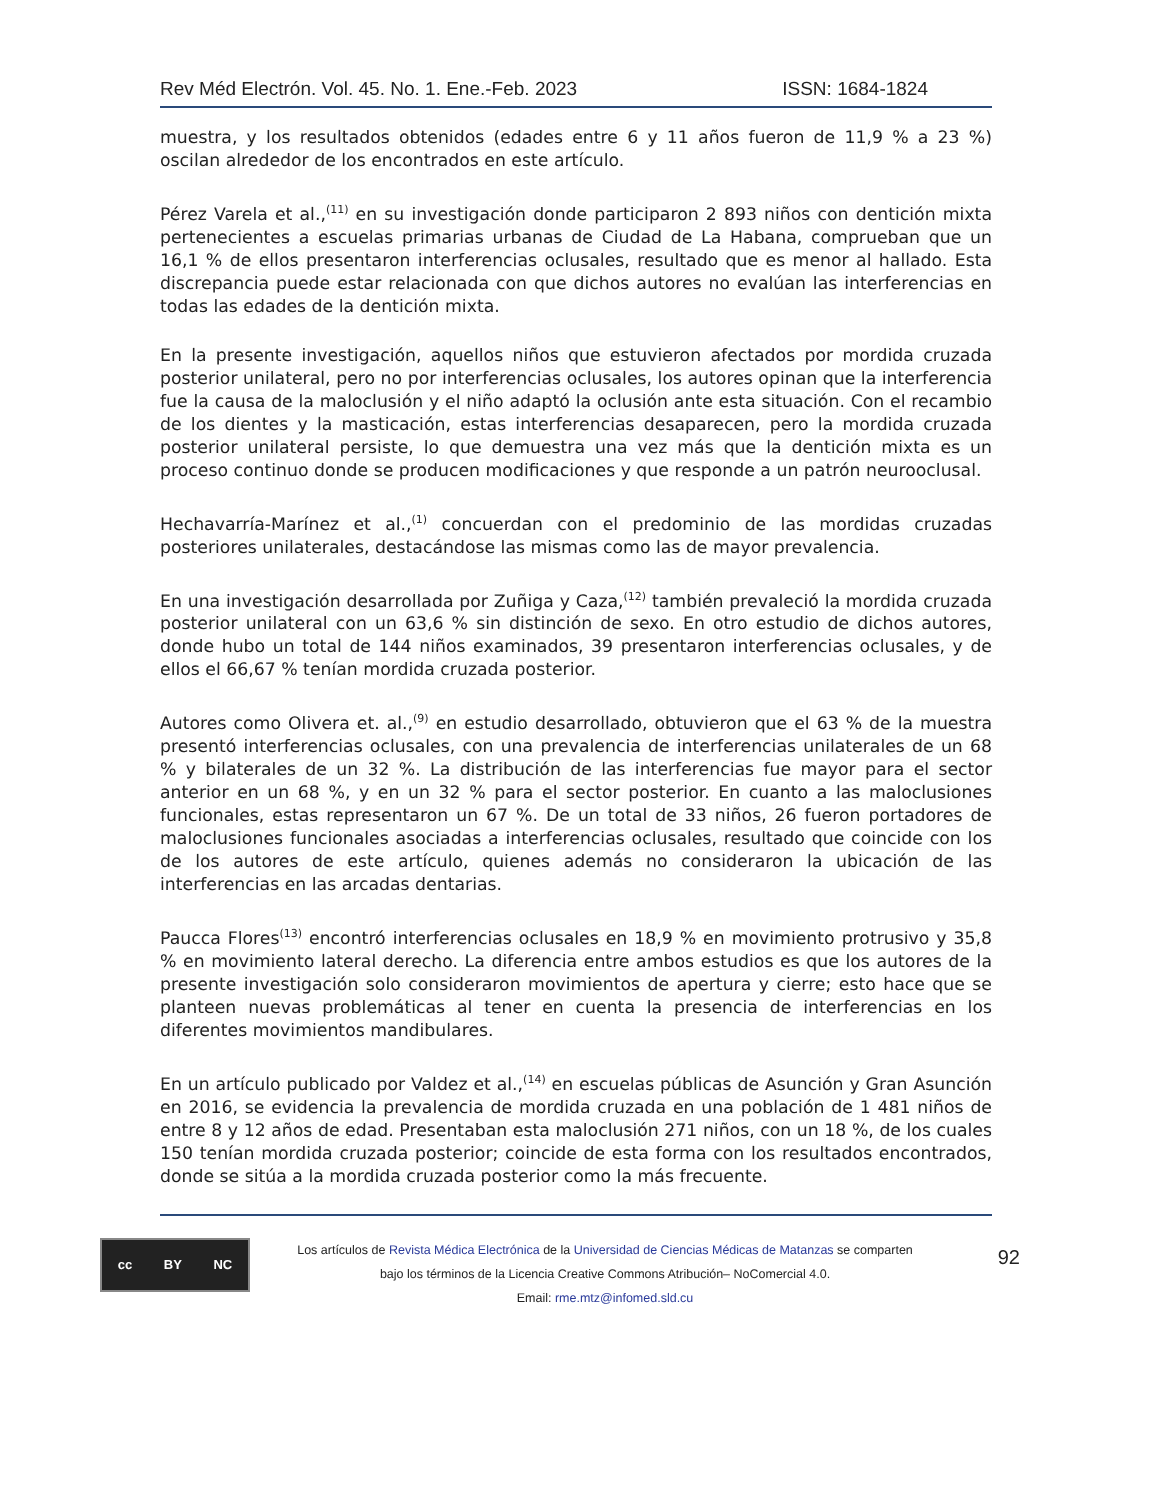Rev Méd Electrón. Vol. 45. No. 1. Ene.-Feb. 2023 ISSN: 1684-1824
muestra, y los resultados obtenidos (edades entre 6 y 11 años fueron de 11,9 % a 23 %) oscilan alrededor de los encontrados en este artículo.
Pérez Varela et al.,<sup>(11)</sup> en su investigación donde participaron 2 893 niños con dentición mixta pertenecientes a escuelas primarias urbanas de Ciudad de La Habana, comprueban que un 16,1 % de ellos presentaron interferencias oclusales, resultado que es menor al hallado. Esta discrepancia puede estar relacionada con que dichos autores no evalúan las interferencias en todas las edades de la dentición mixta.
En la presente investigación, aquellos niños que estuvieron afectados por mordida cruzada posterior unilateral, pero no por interferencias oclusales, los autores opinan que la interferencia fue la causa de la maloclusión y el niño adaptó la oclusión ante esta situación. Con el recambio de los dientes y la masticación, estas interferencias desaparecen, pero la mordida cruzada posterior unilateral persiste, lo que demuestra una vez más que la dentición mixta es un proceso continuo donde se producen modificaciones y que responde a un patrón neurooclusal.
Hechavarría-Marínez et al.,<sup>(1)</sup> concuerdan con el predominio de las mordidas cruzadas posteriores unilaterales, destacándose las mismas como las de mayor prevalencia.
En una investigación desarrollada por Zuñiga y Caza,<sup>(12)</sup> también prevaleció la mordida cruzada posterior unilateral con un 63,6 % sin distinción de sexo. En otro estudio de dichos autores, donde hubo un total de 144 niños examinados, 39 presentaron interferencias oclusales, y de ellos el 66,67 % tenían mordida cruzada posterior.
Autores como Olivera et. al.,<sup>(9)</sup> en estudio desarrollado, obtuvieron que el 63 % de la muestra presentó interferencias oclusales, con una prevalencia de interferencias unilaterales de un 68 % y bilaterales de un 32 %. La distribución de las interferencias fue mayor para el sector anterior en un 68 %, y en un 32 % para el sector posterior. En cuanto a las maloclusiones funcionales, estas representaron un 67 %. De un total de 33 niños, 26 fueron portadores de maloclusiones funcionales asociadas a interferencias oclusales, resultado que coincide con los de los autores de este artículo, quienes además no consideraron la ubicación de las interferencias en las arcadas dentarias.
Paucca Flores<sup>(13)</sup> encontró interferencias oclusales en 18,9 % en movimiento protrusivo y 35,8 % en movimiento lateral derecho. La diferencia entre ambos estudios es que los autores de la presente investigación solo consideraron movimientos de apertura y cierre; esto hace que se planteen nuevas problemáticas al tener en cuenta la presencia de interferencias en los diferentes movimientos mandibulares.
En un artículo publicado por Valdez et al.,<sup>(14)</sup> en escuelas públicas de Asunción y Gran Asunción en 2016, se evidencia la prevalencia de mordida cruzada en una población de 1 481 niños de entre 8 y 12 años de edad. Presentaban esta maloclusión 271 niños, con un 18 %, de los cuales 150 tenían mordida cruzada posterior; coincide de esta forma con los resultados encontrados, donde se sitúa a la mordida cruzada posterior como la más frecuente.
cc BY NC
Los artículos de Revista Médica Electrónica de la Universidad de Ciencias Médicas de Matanzas se comparten
bajo los términos de la Licencia Creative Commons Atribución– NoComercial 4.0.
Email: rme.mtz@infomed.sld.cu
92